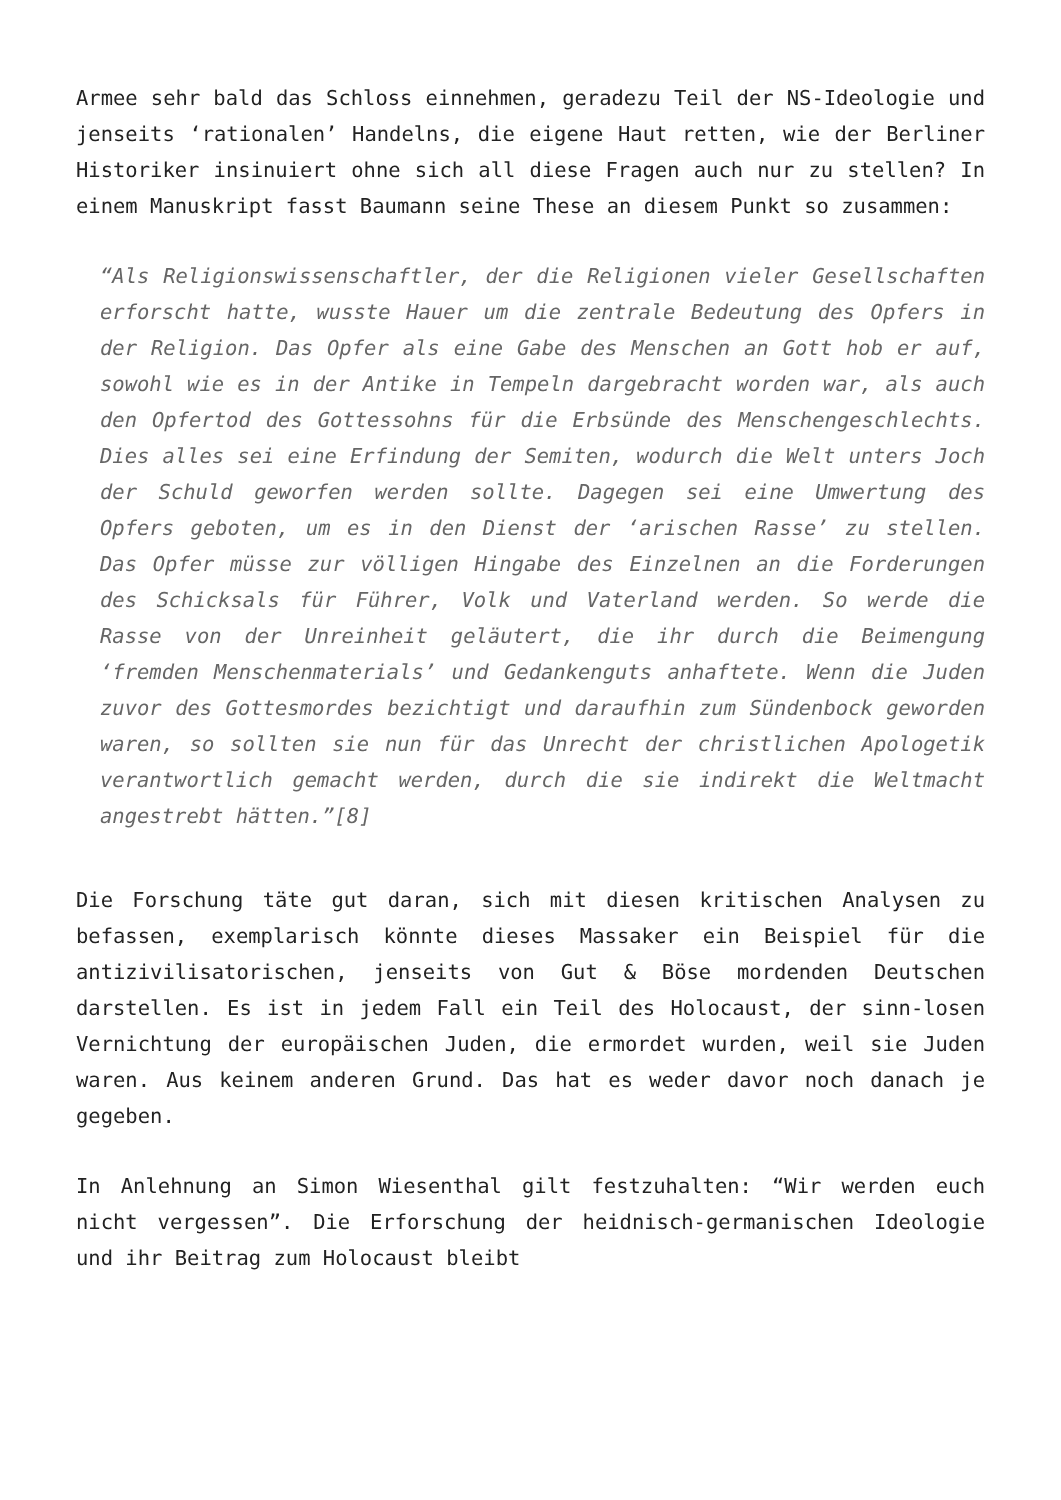Armee sehr bald das Schloss einnehmen, geradezu Teil der NS-Ideologie und jenseits ‘rationalen’ Handelns, die eigene Haut retten, wie der Berliner Historiker insinuiert ohne sich all diese Fragen auch nur zu stellen? In einem Manuskript fasst Baumann seine These an diesem Punkt so zusammen:
“Als Religionswissenschaftler, der die Religionen vieler Gesellschaften erforscht hatte, wusste Hauer um die zentrale Bedeutung des Opfers in der Religion. Das Opfer als eine Gabe des Menschen an Gott hob er auf, sowohl wie es in der Antike in Tempeln dargebracht worden war, als auch den Opfertod des Gottessohns für die Erbsünde des Menschengeschlechts. Dies alles sei eine Erfindung der Semiten, wodurch die Welt unters Joch der Schuld geworfen werden sollte. Dagegen sei eine Umwertung des Opfers geboten, um es in den Dienst der ‘arischen Rasse’ zu stellen. Das Opfer müsse zur völligen Hingabe des Einzelnen an die Forderungen des Schicksals für Führer, Volk und Vaterland werden. So werde die Rasse von der Unreinheit geläutert, die ihr durch die Beimengung ‘fremden Menschenmaterials’ und Gedankenguts anhaftete. Wenn die Juden zuvor des Gottesmordes bezichtigt und daraufhin zum Sündenbock geworden waren, so sollten sie nun für das Unrecht der christlichen Apologetik verantwortlich gemacht werden, durch die sie indirekt die Weltmacht angestrebt hätten.”[8]
Die Forschung täte gut daran, sich mit diesen kritischen Analysen zu befassen, exemplarisch könnte dieses Massaker ein Beispiel für die antizivilisatorischen, jenseits von Gut & Böse mordenden Deutschen darstellen. Es ist in jedem Fall ein Teil des Holocaust, der sinn-losen Vernichtung der europäischen Juden, die ermordet wurden, weil sie Juden waren. Aus keinem anderen Grund. Das hat es weder davor noch danach je gegeben.
In Anlehnung an Simon Wiesenthal gilt festzuhalten: “Wir werden euch nicht vergessen”. Die Erforschung der heidnisch-germanischen Ideologie und ihr Beitrag zum Holocaust bleibt